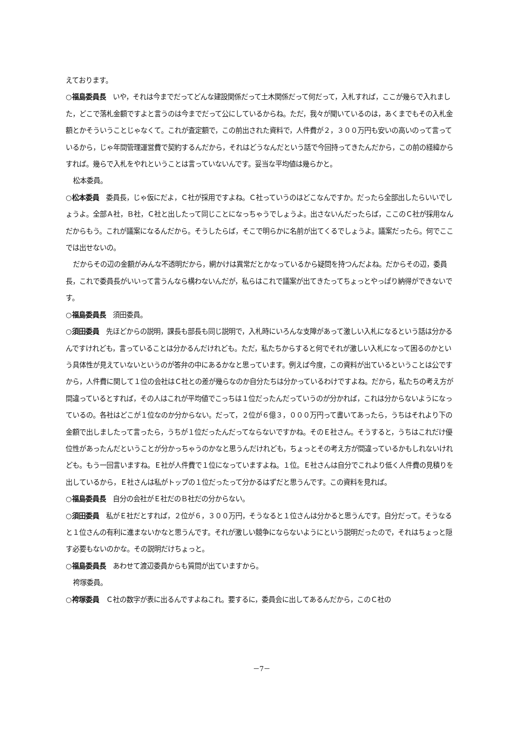えております。
○福島委員長　いや，それは今までだってどんな建設関係だって土木関係だって何だって，入札すれば，ここが幾らで入れました，どこで落札金額ですよと言うのは今までだって公にしているからね。ただ，我々が聞いているのは，あくまでもその入札金額とかそういうことじゃなくて。これが査定額で，この前出された資料で，人件費が２，３００万円も安いの高いのって言っているから，じゃ年間管理運営費で契約するんだから，それはどうなんだという話で今回持ってきたんだから，この前の経緯からすれば。幾らで入札をやれということは言っていないんです。妥当な平均値は幾らかと。
松本委員。
○松本委員　委員長，じゃ仮にだよ，Ｃ社が採用ですよね。Ｃ社っていうのはどこなんですか。だったら全部出したらいいでしょうよ。全部Ａ社，Ｂ社，Ｃ社と出したって同じことになっちゃうでしょうよ。出さないんだったらば，ここのＣ社が採用なんだからもう。これが議案になるんだから。そうしたらば，そこで明らかに名前が出てくるでしょうよ。議案だったら。何でここでは出せないの。
だからその辺の金額がみんな不透明だから，網かけは異常だとかなっているから疑問を持つんだよね。だからその辺，委員長，これで委員長がいいって言うんなら構わないんだが，私らはこれで議案が出てきたってちょっとやっぱり納得ができないです。
○福島委員長　須田委員。
○須田委員　先ほどからの説明，課長も部長も同じ説明で，入札時にいろんな支障があって激しい入札になるという話は分かるんですけれども，言っていることは分かるんだけれども。ただ，私たちからすると何でそれが激しい入札になって困るのかという具体性が見えていないというのが答弁の中にあるかなと思っています。例えば今度，この資料が出ているということは公ですから，人件費に関して１位の会社はＣ社との差が幾らなのか自分たちは分かっているわけですよね。だから，私たちの考え方が間違っているとすれば，その人はこれが平均値でこっちは１位だったんだっていうのが分かれば，これは分からないようになっているの。各社はどこが１位なのか分からない。だって，２位が６億３，０００万円って書いてあったら，うちはそれより下の金額で出しましたって言ったら，うちが１位だったんだってならないですかね。そのＥ社さん。そうすると，うちはこれだけ優位性があったんだということが分かっちゃうのかなと思うんだけれども，ちょっとその考え方が間違っているかもしれないけれども。もう一回言いますね。Ｅ社が人件費で１位になっていますよね。１位。Ｅ社さんは自分でこれより低く人件費の見積りを出しているから，Ｅ社さんは私がトップの１位だったって分かるはずだと思うんです。この資料を見れば。
○福島委員長　自分の会社がＥ社だのＢ社だの分からない。
○須田委員　私がＥ社だとすれば，２位が６，３００万円，そうなると１位さんは分かると思うんです。自分だって。そうなると１位さんの有利に進まないかなと思うんです。それが激しい競争にならないようにという説明だったので，それはちょっと隠す必要もないのかな。その説明だけちょっと。
○福島委員長　あわせて渡辺委員からも質問が出ていますから。
袴塚委員。
○袴塚委員　Ｃ社の数字が表に出るんですよねこれ。要するに，委員会に出してあるんだから，このＣ社の
－7－